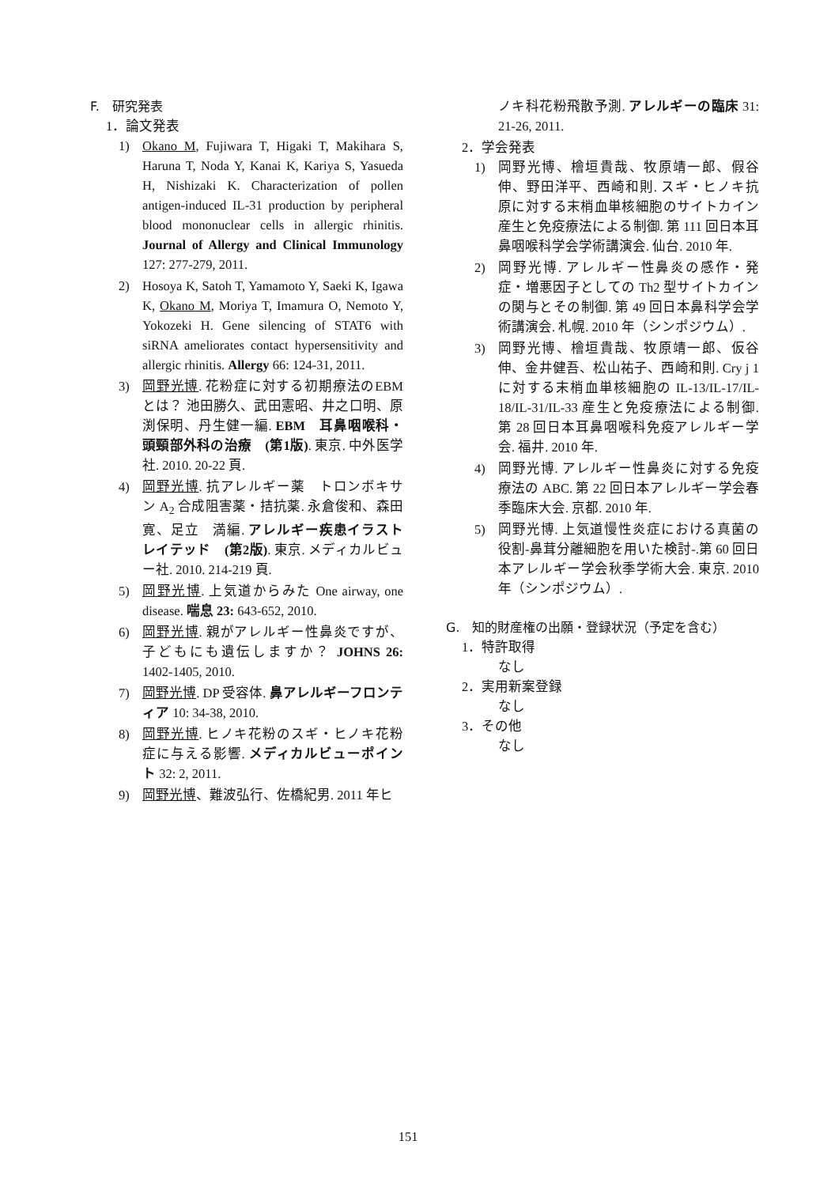F.　研究発表
1．論文発表
1) Okano M, Fujiwara T, Higaki T, Makihara S, Haruna T, Noda Y, Kanai K, Kariya S, Yasueda H, Nishizaki K. Characterization of pollen antigen-induced IL-31 production by peripheral blood mononuclear cells in allergic rhinitis. Journal of Allergy and Clinical Immunology 127: 277-279, 2011.
2) Hosoya K, Satoh T, Yamamoto Y, Saeki K, Igawa K, Okano M, Moriya T, Imamura O, Nemoto Y, Yokozeki H. Gene silencing of STAT6 with siRNA ameliorates contact hypersensitivity and allergic rhinitis. Allergy 66: 124-31, 2011.
3) 岡野光博. 花粉症に対する初期療法のEBMとは？ 池田勝久、武田憲昭、井之口明、原渕保明、丹生健一編. EBM　耳鼻咽喉科・頭頸部外科の治療　(第1版). 東京. 中外医学社. 2010. 20-22 頁.
4) 岡野光博. 抗アレルギー薬　トロンボキサン A<sub>2</sub> 合成阻害薬・拮抗薬. 永倉俊和、森田　寛、足立　満編. アレルギー疾患イラストレイテッド　(第2版). 東京. メディカルビュー社. 2010. 214-219 頁.
5) 岡野光博. 上気道からみた One airway, one disease. 喘息 23: 643-652, 2010.
6) 岡野光博. 親がアレルギー性鼻炎ですが、子どもにも遺伝しますか？ JOHNS 26: 1402-1405, 2010.
7) 岡野光博. DP 受容体. 鼻アレルギーフロンティア 10: 34-38, 2010.
8) 岡野光博. ヒノキ花粉のスギ・ヒノキ花粉症に与える影響. メディカルビューポイント 32: 2, 2011.
9) 岡野光博、難波弘行、佐橋紀男. 2011 年ヒ
ノキ科花粉飛散予測. アレルギーの臨床 31: 21-26, 2011.
2．学会発表
1) 岡野光博、檜垣貴哉、牧原靖一郎、假谷伸、野田洋平、西崎和則. スギ・ヒノキ抗原に対する末梢血単核細胞のサイトカイン産生と免疫療法による制御. 第 111 回日本耳鼻咽喉科学会学術講演会. 仙台. 2010 年.
2) 岡野光博. アレルギー性鼻炎の感作・発症・増悪因子としての Th2 型サイトカインの関与とその制御. 第 49 回日本鼻科学会学術講演会. 札幌. 2010 年（シンポジウム）.
3) 岡野光博、檜垣貴哉、牧原靖一郎、仮谷伸、金井健吾、松山祐子、西崎和則. Cry j 1 に対する末梢血単核細胞の IL-13/IL-17/IL-18/IL-31/IL-33 産生と免疫療法による制御. 第 28 回日本耳鼻咽喉科免疫アレルギー学会. 福井. 2010 年.
4) 岡野光博. アレルギー性鼻炎に対する免疫療法の ABC. 第 22 回日本アレルギー学会春季臨床大会. 京都. 2010 年.
5) 岡野光博. 上気道慢性炎症における真菌の役割-鼻茸分離細胞を用いた検討-.第 60 回日本アレルギー学会秋季学術大会. 東京. 2010 年（シンポジウム）.
G.　知的財産権の出願・登録状況（予定を含む）
1．特許取得
なし
2．実用新案登録
なし
3．その他
なし
151